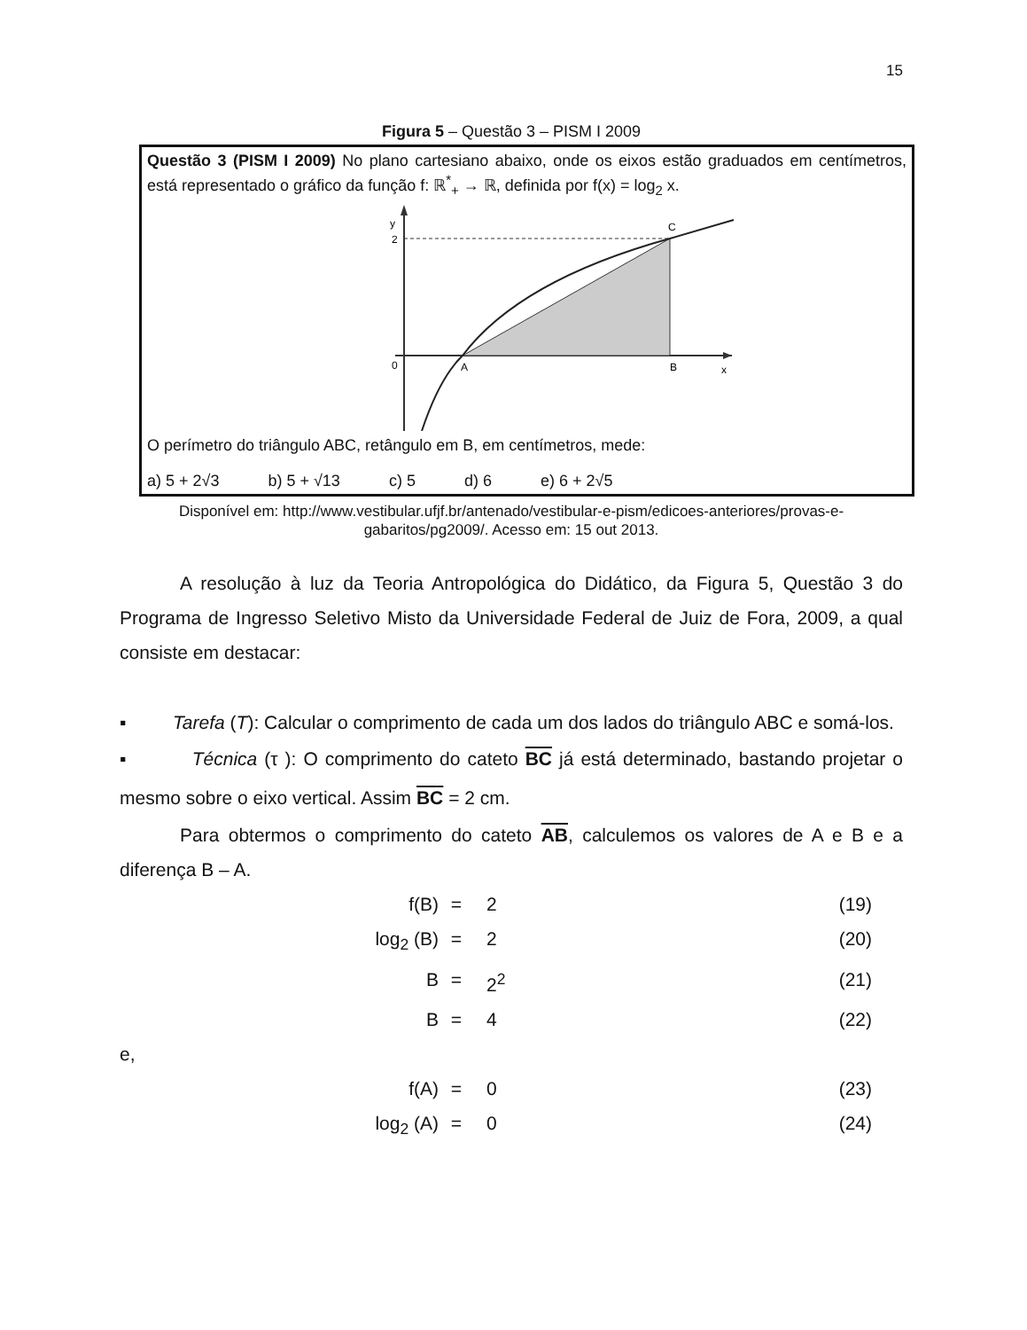15
Figura 5 – Questão 3 – PISM I 2009
Questão 3 (PISM I 2009) No plano cartesiano abaixo, onde os eixos estão graduados em centímetros, está representado o gráfico da função f: ℝ<sup>*</sup><sub>+</sub> → ℝ, definida por f(x) = log<sub>2</sub> x.
y
2
0
A
B
x
C
O perímetro do triângulo ABC, retângulo em B, em centímetros, mede:
a) 5 + 2√3 b) 5 + √13 c) 5 d) 6 e) 6 + 2√5
Disponível em: http://www.vestibular.ufjf.br/antenado/vestibular-e-pism/edicoes-anteriores/provas-e-gabaritos/pg2009/. Acesso em: 15 out 2013.
A resolução à luz da Teoria Antropológica do Didático, da Figura 5, Questão 3 do Programa de Ingresso Seletivo Misto da Universidade Federal de Juiz de Fora, 2009, a qual consiste em destacar:
▪ Tarefa (T): Calcular o comprimento de cada um dos lados do triângulo ABC e somá-los.
▪ Técnica (τ ): O comprimento do cateto BC já está determinado, bastando projetar o mesmo sobre o eixo vertical. Assim BC = 2 cm.
Para obtermos o comprimento do cateto AB, calculemos os valores de A e B e a diferença B – A.
f(B) = 2 (19) log<sub>2</sub> (B) = 2 (20) B = 2<sup>2</sup> (21) B = 4 (22)
e,
f(A) = 0 (23) log<sub>2</sub> (A) = 0 (24)